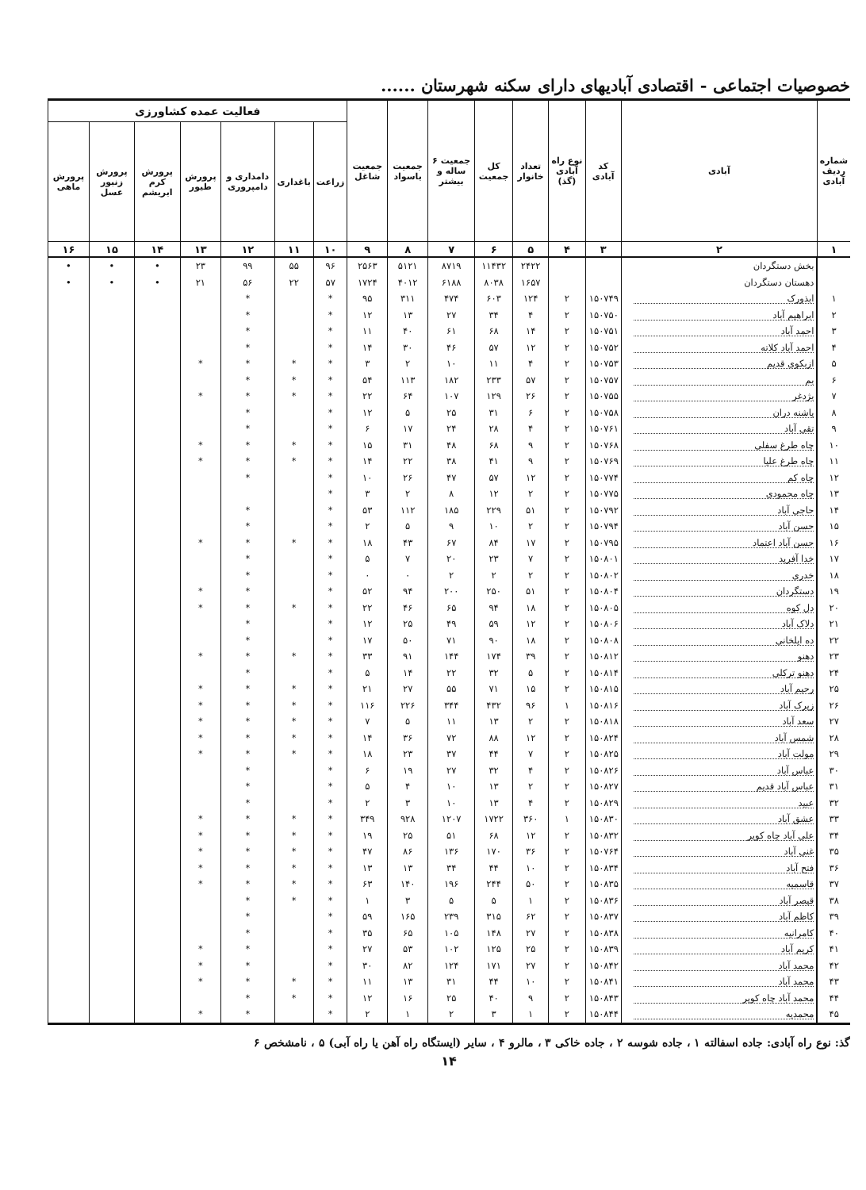خصوصیات اجتماعی - اقتصادی آبادیهای دارای سکنه شهرستان ......
| شماره ردیف آبادی | آبادی | کد آبادی | نوع راه آبادی (گذ) | تعداد خانوار | کل جمعیت | جمعیت ۶ ساله و بیشتر | جمعیت باسواد | جمعیت شاغل | فعالیت عمده کشاورزی | | | | | | |
| --- | --- | --- | --- | --- | --- | --- | --- | --- | --- | --- | --- | --- | --- | --- | --- |
| | | | | | | | | | زراعت | باغداری | دامداری و دامپروری | پرورش طیور | پرورش کرم ابریشم | پرورش زنبور عسل | پرورش ماهی |
| ۱ | ۲ | ۳ | ۴ | ۵ | ۶ | ۷ | ۸ | ۹ | ۱۰ | ۱۱ | ۱۲ | ۱۳ | ۱۴ | ۱۵ | ۱۶ |
| | بخش دستگردان | | | ۲۴۲۲ | ۱۱۴۳۲ | ۸۷۱۹ | ۵۱۲۱ | ۲۵۶۳ | ۹۶ | ۵۵ | ۹۹ | ۲۳ | • | • | • |
| | دهستان دستگردان | | | ۱۶۵۷ | ۸۰۳۸ | ۶۱۸۸ | ۴۰۱۲ | ۱۷۲۴ | ۵۷ | ۲۲ | ۵۶ | ۲۱ | • | • | • |
| ۱ | ابذورک | ۱۵۰۷۴۹ | ۲ | ۱۲۴ | ۶۰۳ | ۴۷۴ | ۳۱۱ | ۹۵ | * | | * | | | | |
| ۲ | ابراهیم آباد | ۱۵۰۷۵۰ | ۲ | ۴ | ۳۴ | ۲۷ | ۱۳ | ۱۲ | * | | * | | | | |
| ۳ | احمد آباد | ۱۵۰۷۵۱ | ۲ | ۱۴ | ۶۸ | ۶۱ | ۴۰ | ۱۱ | * | | * | | | | |
| ۴ | احمد آباد کلاته | ۱۵۰۷۵۲ | ۲ | ۱۲ | ۵۷ | ۴۶ | ۳۰ | ۱۴ | * | | * | | | | |
| ۵ | ازبکوی قدیم | ۱۵۰۷۵۳ | ۲ | ۴ | ۱۱ | ۱۰ | ۲ | ۳ | * | * | * | * | | | |
| ۶ | بم | ۱۵۰۷۵۷ | ۲ | ۵۷ | ۲۳۳ | ۱۸۲ | ۱۱۳ | ۵۴ | * | * | * | | | | |
| ۷ | بژدغر | ۱۵۰۷۵۵ | ۲ | ۲۶ | ۱۲۹ | ۱۰۷ | ۶۴ | ۲۲ | * | * | * | * | | | |
| ۸ | پاشنه دران | ۱۵۰۷۵۸ | ۲ | ۶ | ۳۱ | ۲۵ | ۵ | ۱۲ | * | | * | | | | |
| ۹ | تقی آباد | ۱۵۰۷۶۱ | ۲ | ۴ | ۲۸ | ۲۴ | ۱۷ | ۶ | * | | * | | | | |
| ۱۰ | چاه طرغ سفلی | ۱۵۰۷۶۸ | ۲ | ۹ | ۶۸ | ۴۸ | ۳۱ | ۱۵ | * | * | * | * | | | |
| ۱۱ | چاه طرغ علیا | ۱۵۰۷۶۹ | ۲ | ۹ | ۴۱ | ۳۸ | ۲۲ | ۱۴ | * | * | * | * | | | |
| ۱۲ | چاه کم | ۱۵۰۷۷۴ | ۲ | ۱۲ | ۵۷ | ۴۷ | ۲۶ | ۱۰ | * | | * | | | | |
| ۱۳ | چاه محمودی | ۱۵۰۷۷۵ | ۲ | ۲ | ۱۲ | ۸ | ۲ | ۳ | * | | | | | | |
| ۱۴ | حاجی آباد | ۱۵۰۷۹۲ | ۲ | ۵۱ | ۲۲۹ | ۱۸۵ | ۱۱۲ | ۵۳ | * | | * | | | | |
| ۱۵ | حسن آباد | ۱۵۰۷۹۴ | ۲ | ۲ | ۱۰ | ۹ | ۵ | ۲ | * | | * | | | | |
| ۱۶ | حسن آباد اعتماد | ۱۵۰۷۹۵ | ۲ | ۱۷ | ۸۴ | ۶۷ | ۴۳ | ۱۸ | * | * | * | * | | | |
| ۱۷ | خدا آفرید | ۱۵۰۸۰۱ | ۲ | ۷ | ۲۳ | ۲۰ | ۷ | ۵ | * | | * | | | | |
| ۱۸ | خدری | ۱۵۰۸۰۲ | ۲ | ۲ | ۲ | ۲ | ۰ | ۰ | * | | * | | | | |
| ۱۹ | دستگردان | ۱۵۰۸۰۴ | ۲ | ۵۱ | ۲۵۰ | ۲۰۰ | ۹۴ | ۵۲ | * | | * | * | | | |
| ۲۰ | دل کوه | ۱۵۰۸۰۵ | ۲ | ۱۸ | ۹۴ | ۶۵ | ۴۶ | ۲۲ | * | * | * | * | | | |
| ۲۱ | دلاک آباد | ۱۵۰۸۰۶ | ۲ | ۱۲ | ۵۹ | ۴۹ | ۲۵ | ۱۲ | * | | * | | | | |
| ۲۲ | ده ایلخانی | ۱۵۰۸۰۸ | ۲ | ۱۸ | ۹۰ | ۷۱ | ۵۰ | ۱۷ | * | | * | | | | |
| ۲۳ | دهنو | ۱۵۰۸۱۲ | ۲ | ۳۹ | ۱۷۴ | ۱۴۴ | ۹۱ | ۳۳ | * | * | * | * | | | |
| ۲۴ | دهنو ترکلی | ۱۵۰۸۱۴ | ۲ | ۵ | ۳۲ | ۲۲ | ۱۴ | ۵ | * | | * | | | | |
| ۲۵ | رحیم آباد | ۱۵۰۸۱۵ | ۲ | ۱۵ | ۷۱ | ۵۵ | ۲۷ | ۲۱ | * | * | * | * | | | |
| ۲۶ | زیرک آباد | ۱۵۰۸۱۶ | ۱ | ۹۶ | ۴۳۲ | ۳۴۴ | ۲۲۶ | ۱۱۶ | * | * | * | * | | | |
| ۲۷ | سعد آباد | ۱۵۰۸۱۸ | ۲ | ۲ | ۱۳ | ۱۱ | ۵ | ۷ | * | * | * | * | | | |
| ۲۸ | شمس آباد | ۱۵۰۸۲۴ | ۲ | ۱۲ | ۸۸ | ۷۲ | ۳۶ | ۱۴ | * | * | * | * | | | |
| ۲۹ | مولت آباد | ۱۵۰۸۲۵ | ۲ | ۷ | ۴۴ | ۳۷ | ۲۳ | ۱۸ | * | * | * | * | | | |
| ۳۰ | عباس آباد | ۱۵۰۸۲۶ | ۲ | ۴ | ۳۲ | ۲۷ | ۱۹ | ۶ | * | | * | | | | |
| ۳۱ | عباس آباد قدیم | ۱۵۰۸۲۷ | ۲ | ۲ | ۱۳ | ۱۰ | ۴ | ۵ | * | | * | | | | |
| ۳۲ | عبید | ۱۵۰۸۲۹ | ۲ | ۴ | ۱۳ | ۱۰ | ۳ | ۲ | * | | * | | | | |
| ۳۳ | عشق آباد | ۱۵۰۸۳۰ | ۱ | ۳۶۰ | ۱۷۲۲ | ۱۲۰۷ | ۹۲۸ | ۳۴۹ | * | * | * | * | | | |
| ۳۴ | علی آباد چاه کویر | ۱۵۰۸۳۲ | ۲ | ۱۲ | ۶۸ | ۵۱ | ۲۵ | ۱۹ | * | * | * | * | | | |
| ۳۵ | غنی آباد | ۱۵۰۷۶۴ | ۲ | ۳۶ | ۱۷۰ | ۱۳۶ | ۸۶ | ۴۷ | * | * | * | * | | | |
| ۳۶ | فتح آباد | ۱۵۰۸۳۴ | ۲ | ۱۰ | ۴۴ | ۳۴ | ۱۳ | ۱۳ | * | * | * | * | | | |
| ۳۷ | قاسمیه | ۱۵۰۸۳۵ | ۲ | ۵۰ | ۲۴۴ | ۱۹۶ | ۱۴۰ | ۶۳ | * | * | * | * | | | |
| ۳۸ | قیصر آباد | ۱۵۰۸۳۶ | ۲ | ۱ | ۵ | ۵ | ۳ | ۱ | * | * | * | | | | |
| ۳۹ | کاظم آباد | ۱۵۰۸۳۷ | ۲ | ۶۲ | ۳۱۵ | ۲۳۹ | ۱۶۵ | ۵۹ | * | | * | | | | |
| ۴۰ | کامرانیه | ۱۵۰۸۳۸ | ۲ | ۲۷ | ۱۴۸ | ۱۰۵ | ۶۵ | ۳۵ | * | | * | | | | |
| ۴۱ | کریم آباد | ۱۵۰۸۳۹ | ۲ | ۲۵ | ۱۲۵ | ۱۰۲ | ۵۳ | ۲۷ | * | | * | * | | | |
| ۴۲ | محمد آباد | ۱۵۰۸۴۲ | ۲ | ۲۷ | ۱۷۱ | ۱۲۴ | ۸۲ | ۳۰ | * | | * | * | | | |
| ۴۳ | محمد آباد | ۱۵۰۸۴۱ | ۲ | ۱۰ | ۴۴ | ۳۱ | ۱۳ | ۱۱ | * | * | * | * | | | |
| ۴۴ | محمد آباد چاه کویر | ۱۵۰۸۴۳ | ۲ | ۹ | ۴۰ | ۲۵ | ۱۶ | ۱۲ | * | * | * | | | | |
| ۴۵ | محمدیه | ۱۵۰۸۴۴ | ۲ | ۱ | ۳ | ۲ | ۱ | ۲ | * | | * | * | | | |
گذ: نوع راه آبادی: جاده اسفالته ۱ ، جاده شوسه ۲ ، جاده خاکی ۳ ، مالرو ۴ ، سایر (ایستگاه راه آهن یا راه آبی) ۵ ، نامشخص ۶
۱۴